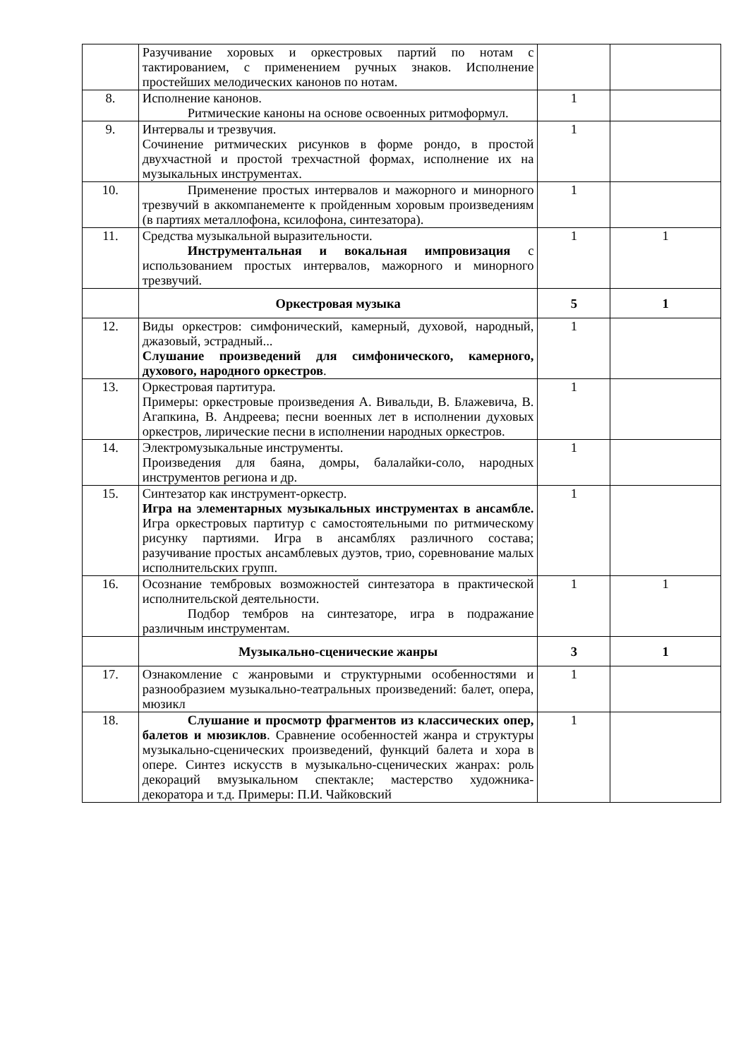| | Разучивание хоровых и оркестровых партий по нотам с тактированием, с применением ручных знаков. Исполнение простейших мелодических канонов по нотам. | | |
| 8. | Исполнение канонов. Ритмические каноны на основе освоенных ритмоформул. | 1 | |
| 9. | Интервалы и трезвучия. Сочинение ритмических рисунков в форме рондо, в простой двухчастной и простой трехчастной формах, исполнение их на музыкальных инструментах. | 1 | |
| 10. | Применение простых интервалов и мажорного и минорного трезвучий в аккомпанементе к пройденным хоровым произведениям (в партиях металлофона, ксилофона, синтезатора). | 1 | |
| 11. | Средства музыкальной выразительности. Инструментальная и вокальная импровизация с использованием простых интервалов, мажорного и минорного трезвучий. | 1 | 1 |
| | Оркестровая музыка | 5 | 1 |
| 12. | Виды оркестров: симфонический, камерный, духовой, народный, джазовый, эстрадный... Слушание произведений для симфонического, камерного, духового, народного оркестров . | 1 | |
| 13. | Оркестровая партитура. Примеры: оркестровые произведения А. Вивальди, В. Блажевича, В. Агапкина, В. Андреева; песни военных лет в исполнении духовых оркестров, лирические песни в исполнении народных оркестров. | 1 | |
| 14. | Электромузыкальные инструменты. Произведения для баяна, домры, балалайки-соло, народных инструментов региона и др. | 1 | |
| 15. | Синтезатор как инструмент-оркестр. Игра на элементарных музыкальных инструментах в ансамбле. Игра оркестровых партитур с самостоятельными по ритмическому рисунку партиями. Игра в ансамблях различного состава; разучивание простых ансамблевых дуэтов, трио, соревнование малых исполнительских групп. | 1 | |
| 16. | Осознание тембровых возможностей синтезатора в практической исполнительской деятельности. Подбор тембров на синтезаторе, игра в подражание различным инструментам. | 1 | 1 |
| | Музыкально-сценические жанры | 3 | 1 |
| 17. | Ознакомление с жанровыми и структурными особенностями и разнообразием музыкально-театральных произведений: балет, опера, мюзикл | 1 | |
| 18. | Слушание и просмотр фрагментов из классических опер, балетов и мюзиклов . Сравнение особенностей жанра и структуры музыкально-сценических произведений, функций балета и хора в опере. Синтез искусств в музыкально-сценических жанрах: роль декораций вмузыкальном спектакле; мастерство художника-декоратора и т.д. Примеры: П.И. Чайковский | 1 | |